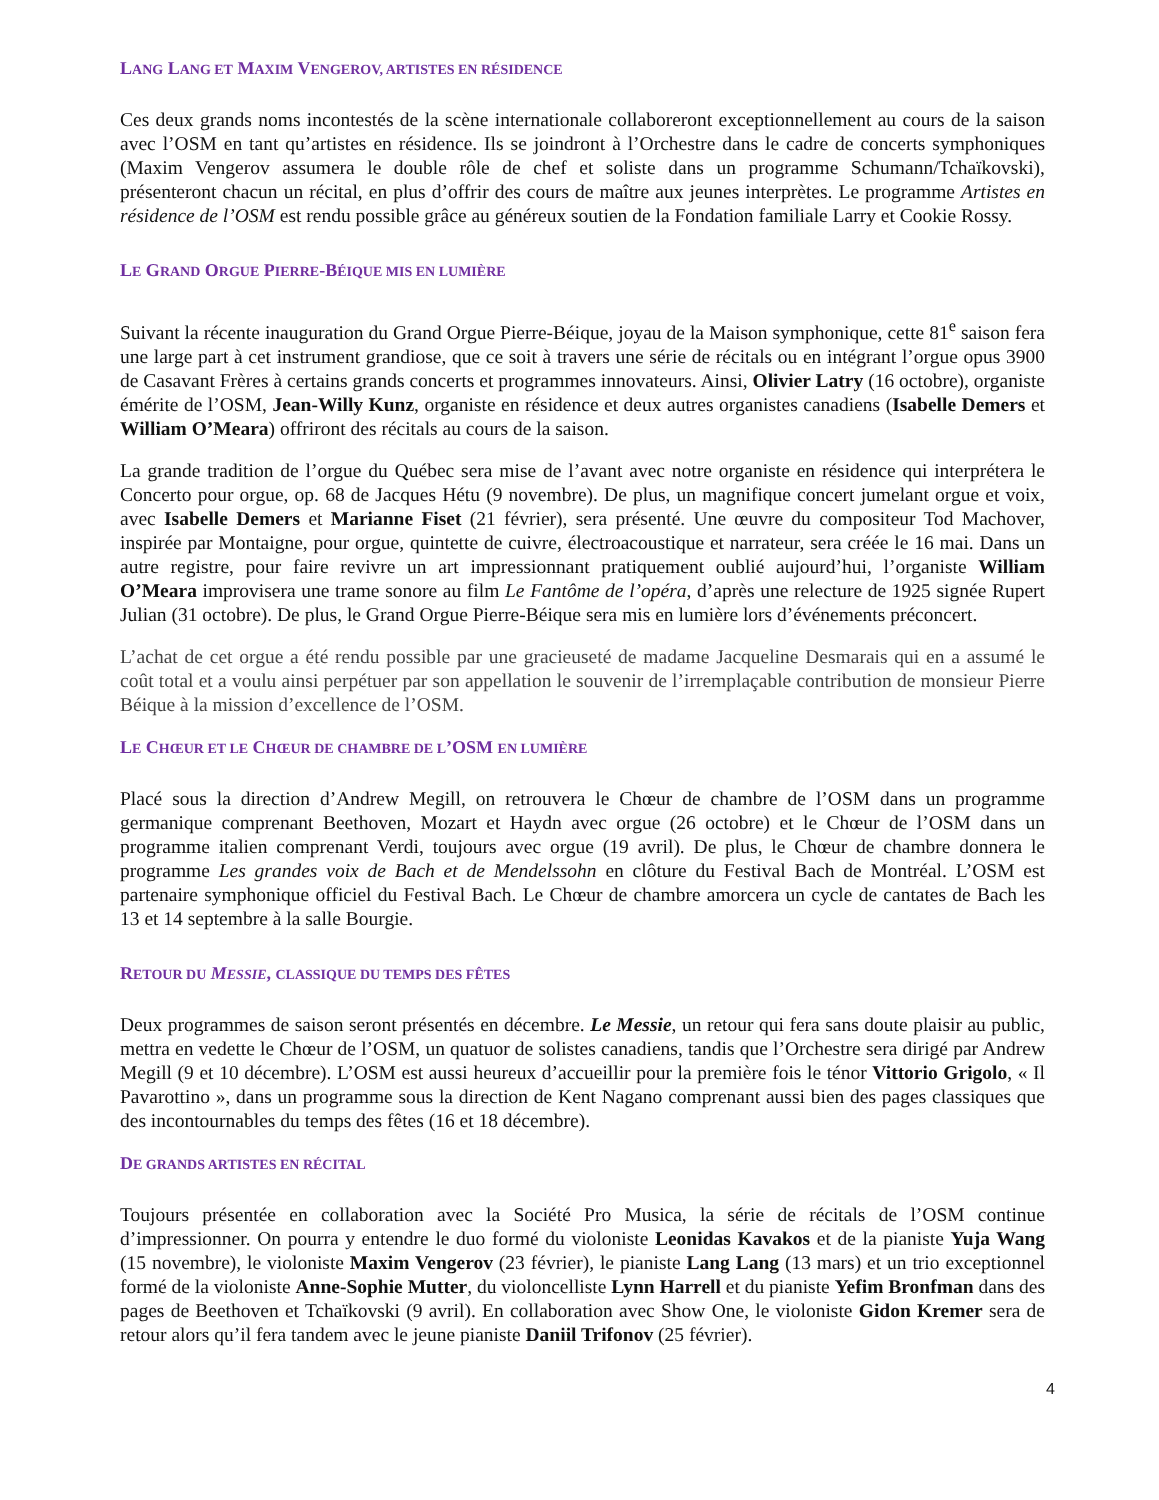LANG LANG ET MAXIM VENGEROV, ARTISTES EN RÉSIDENCE
Ces deux grands noms incontestés de la scène internationale collaboreront exceptionnellement au cours de la saison avec l’OSM en tant qu’artistes en résidence. Ils se joindront à l’Orchestre dans le cadre de concerts symphoniques (Maxim Vengerov assumera le double rôle de chef et soliste dans un programme Schumann/Tchaïkovski), présenteront chacun un récital, en plus d’offrir des cours de maître aux jeunes interprètes. Le programme Artistes en résidence de l’OSM est rendu possible grâce au généreux soutien de la Fondation familiale Larry et Cookie Rossy.
LE GRAND ORGUE PIERRE-BÉIQUE MIS EN LUMIÈRE
Suivant la récente inauguration du Grand Orgue Pierre-Béique, joyau de la Maison symphonique, cette 81<sup>e</sup> saison fera une large part à cet instrument grandiose, que ce soit à travers une série de récitals ou en intégrant l’orgue opus 3900 de Casavant Frères à certains grands concerts et programmes innovateurs. Ainsi, Olivier Latry (16 octobre), organiste émérite de l’OSM, Jean-Willy Kunz, organiste en résidence et deux autres organistes canadiens (Isabelle Demers et William O’Meara) offriront des récitals au cours de la saison.
La grande tradition de l’orgue du Québec sera mise de l’avant avec notre organiste en résidence qui interprétera le Concerto pour orgue, op. 68 de Jacques Hétu (9 novembre). De plus, un magnifique concert jumelant orgue et voix, avec Isabelle Demers et Marianne Fiset (21 février), sera présenté. Une œuvre du compositeur Tod Machover, inspirée par Montaigne, pour orgue, quintette de cuivre, électroacoustique et narrateur, sera créée le 16 mai. Dans un autre registre, pour faire revivre un art impressionnant pratiquement oublié aujourd’hui, l’organiste William O’Meara improvisera une trame sonore au film Le Fantôme de l’opéra, d’après une relecture de 1925 signée Rupert Julian (31 octobre). De plus, le Grand Orgue Pierre-Béique sera mis en lumière lors d’événements préconcert.
L’achat de cet orgue a été rendu possible par une gracieuseté de madame Jacqueline Desmarais qui en a assumé le coût total et a voulu ainsi perpétuer par son appellation le souvenir de l’irremplaçable contribution de monsieur Pierre Béique à la mission d’excellence de l’OSM.
LE CHŒUR ET LE CHŒUR DE CHAMBRE DE L’OSM EN LUMIÈRE
Placé sous la direction d’Andrew Megill, on retrouvera le Chœur de chambre de l’OSM dans un programme germanique comprenant Beethoven, Mozart et Haydn avec orgue (26 octobre) et le Chœur de l’OSM dans un programme italien comprenant Verdi, toujours avec orgue (19 avril). De plus, le Chœur de chambre donnera le programme Les grandes voix de Bach et de Mendelssohn en clôture du Festival Bach de Montréal. L’OSM est partenaire symphonique officiel du Festival Bach. Le Chœur de chambre amorcera un cycle de cantates de Bach les 13 et 14 septembre à la salle Bourgie.
RETOUR DU MESSIE, CLASSIQUE DU TEMPS DES FÊTES
Deux programmes de saison seront présentés en décembre. Le Messie, un retour qui fera sans doute plaisir au public, mettra en vedette le Chœur de l’OSM, un quatuor de solistes canadiens, tandis que l’Orchestre sera dirigé par Andrew Megill (9 et 10 décembre). L’OSM est aussi heureux d’accueillir pour la première fois le ténor Vittorio Grigolo, « Il Pavarottino », dans un programme sous la direction de Kent Nagano comprenant aussi bien des pages classiques que des incontournables du temps des fêtes (16 et 18 décembre).
DE GRANDS ARTISTES EN RÉCITAL
Toujours présentée en collaboration avec la Société Pro Musica, la série de récitals de l’OSM continue d’impressionner. On pourra y entendre le duo formé du violoniste Leonidas Kavakos et de la pianiste Yuja Wang (15 novembre), le violoniste Maxim Vengerov (23 février), le pianiste Lang Lang (13 mars) et un trio exceptionnel formé de la violoniste Anne-Sophie Mutter, du violoncelliste Lynn Harrell et du pianiste Yefim Bronfman dans des pages de Beethoven et Tchaïkovski (9 avril). En collaboration avec Show One, le violoniste Gidon Kremer sera de retour alors qu’il fera tandem avec le jeune pianiste Daniil Trifonov (25 février).
4